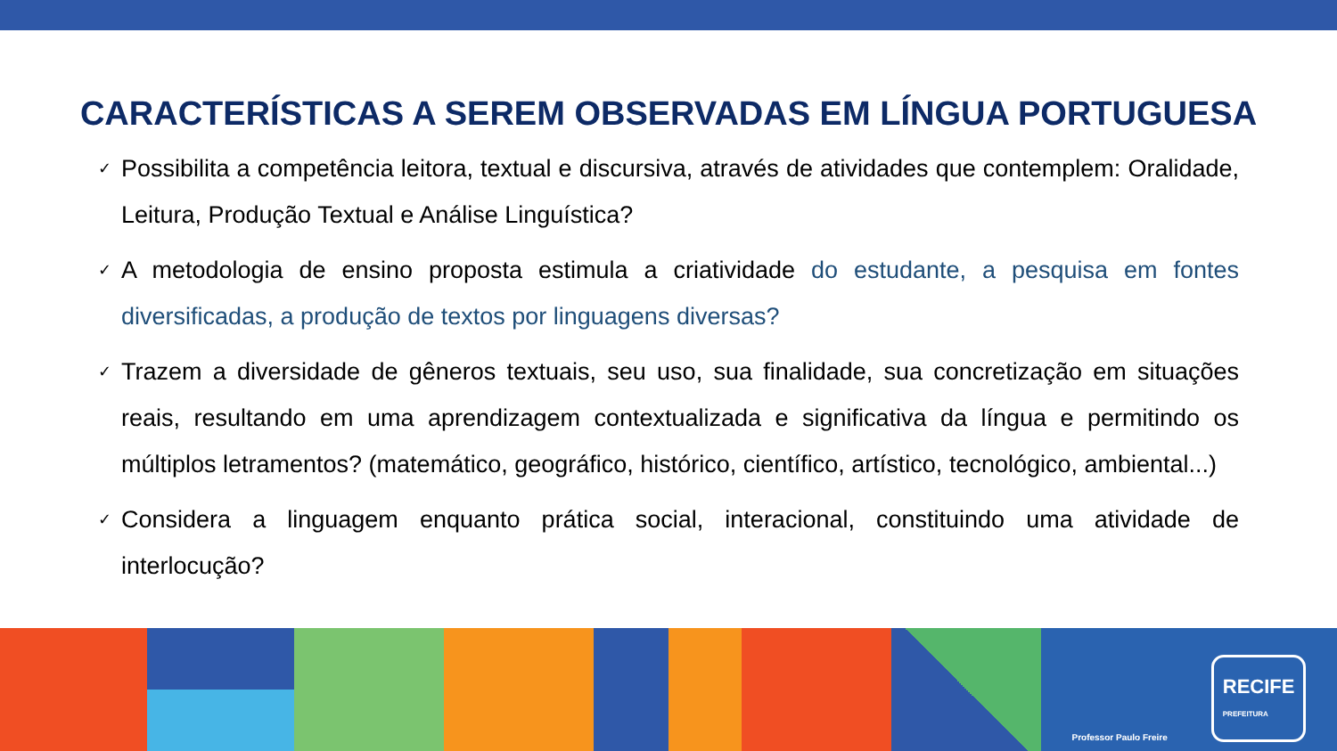CARACTERÍSTICAS A SEREM OBSERVADAS EM LÍNGUA PORTUGUESA
✓ Possibilita a competência leitora, textual e discursiva, através de atividades que contemplem: Oralidade, Leitura, Produção Textual e Análise Linguística?
✓ A metodologia de ensino proposta estimula a criatividade do estudante, a pesquisa em fontes diversificadas, a produção de textos por linguagens diversas?
✓ Trazem a diversidade de gêneros textuais, seu uso, sua finalidade, sua concretização em situações reais, resultando em uma aprendizagem contextualizada e significativa da língua e permitindo os múltiplos letramentos? (matemático, geográfico, histórico, científico, artístico, tecnológico, ambiental...)
✓ Considera a linguagem enquanto prática social, interacional, constituindo uma atividade de interlocução?
Professor Paulo Freire RECIFE
PREFEITURA